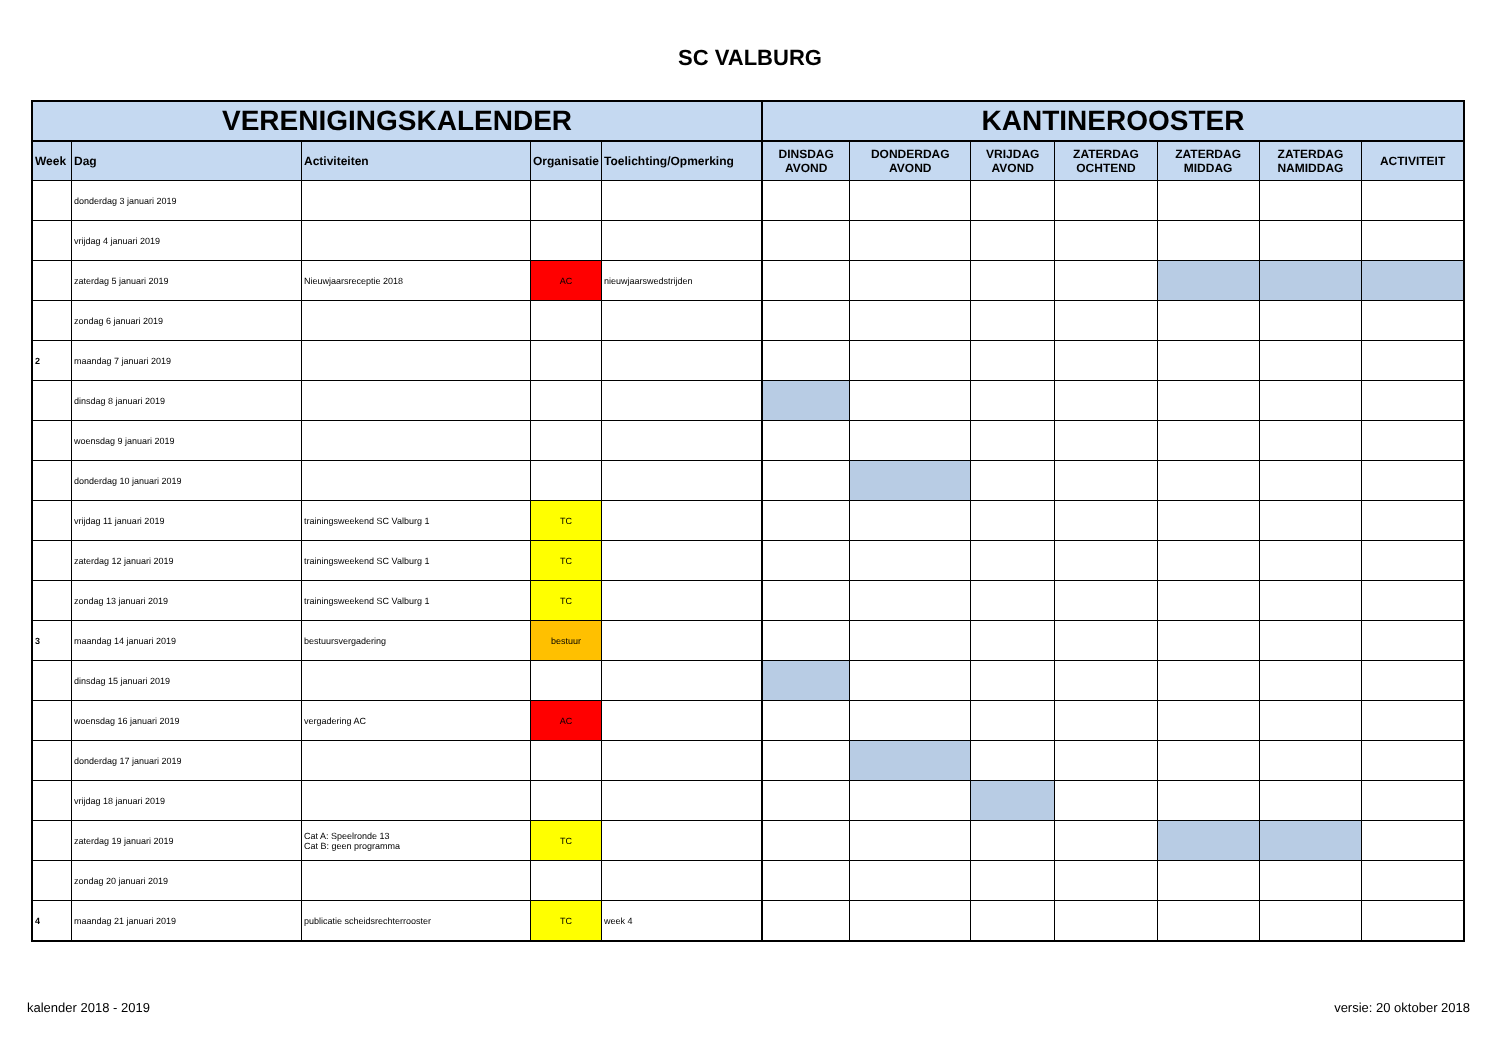SC VALBURG
| VERENIGINGSKALENDER | | | | | KANTINEROOSTER | | | | | | |
| --- | --- | --- | --- | --- | --- | --- | --- | --- | --- | --- | --- |
| Week | Dag | Activiteiten | Organisatie | Toelichting/Opmerking | DINSDAG AVOND | DONDERDAG AVOND | VRIJDAG AVOND | ZATERDAG OCHTEND | ZATERDAG MIDDAG | ZATERDAG NAMIDDAG | ACTIVITEIT |
| | donderdag 3 januari 2019 | | | | | | | | | | |
| | vrijdag 4 januari 2019 | | | | | | | | | | |
| | zaterdag 5 januari 2019 | Nieuwjaarsreceptie 2018 | AC | nieuwjaarswedstrijden | | | | | | | |
| | zondag 6 januari 2019 | | | | | | | | | | |
| 2 | maandag 7 januari 2019 | | | | | | | | | | |
| | dinsdag 8 januari 2019 | | | | | | | | | | |
| | woensdag 9 januari 2019 | | | | | | | | | | |
| | donderdag 10 januari 2019 | | | | | | | | | | |
| | vrijdag 11 januari 2019 | trainingsweekend SC Valburg 1 | TC | | | | | | | | |
| | zaterdag 12 januari 2019 | trainingsweekend SC Valburg 1 | TC | | | | | | | | |
| | zondag 13 januari 2019 | trainingsweekend SC Valburg 1 | TC | | | | | | | | |
| 3 | maandag 14 januari 2019 | bestuursvergadering | bestuur | | | | | | | | |
| | dinsdag 15 januari 2019 | | | | | | | | | | |
| | woensdag 16 januari 2019 | vergadering AC | AC | | | | | | | | |
| | donderdag 17 januari 2019 | | | | | | | | | | |
| | vrijdag 18 januari 2019 | | | | | | | | | | |
| | zaterdag 19 januari 2019 | Cat A: Speelronde 13 Cat B: geen programma | TC | | | | | | | | |
| | zondag 20 januari 2019 | | | | | | | | | | |
| 4 | maandag 21 januari 2019 | publicatie scheidsrechterrooster | TC | week 4 | | | | | | | |
kalender 2018 - 2019 versie: 20 oktober 2018